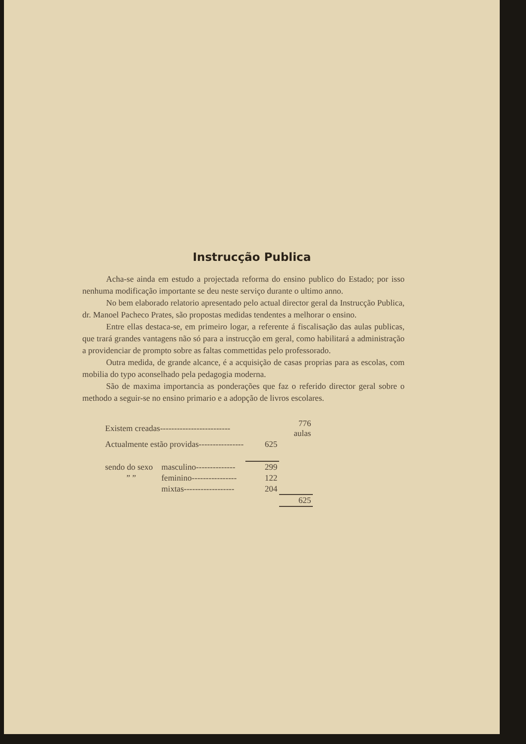Instrucção Publica
Acha-se ainda em estudo a projectada reforma do ensino publico do Estado; por isso nenhuma modificação importante se deu neste serviço durante o ultimo anno.
No bem elaborado relatorio apresentado pelo actual director geral da Instrucção Publica, dr. Manoel Pacheco Prates, são propostas medidas tendentes a melhorar o ensino.
Entre ellas destaca-se, em primeiro logar, a referente á fiscalisação das aulas publicas, que trará grandes vantagens não só para a instrucção em geral, como habilitará a administração a providenciar de prompto sobre as faltas commettidas pelo professorado.
Outra medida, de grande alcance, é a acquisição de casas proprias para as escolas, com mobilia do typo aconselhado pela pedagogia moderna.
São de maxima importancia as ponderações que faz o referido director geral sobre o methodo a seguir-se no ensino primario e a adopção de livros escolares.
| Existem creadas------------------------- | | | 776 aulas |
| Actualmente estão providas---------------- | | 625 | |
| sendo do sexo | masculino-------------- | 299 | |
| ” ” | feminino---------------- | 122 | |
| | mixtas------------------ | 204 | |
| | | | 625 |